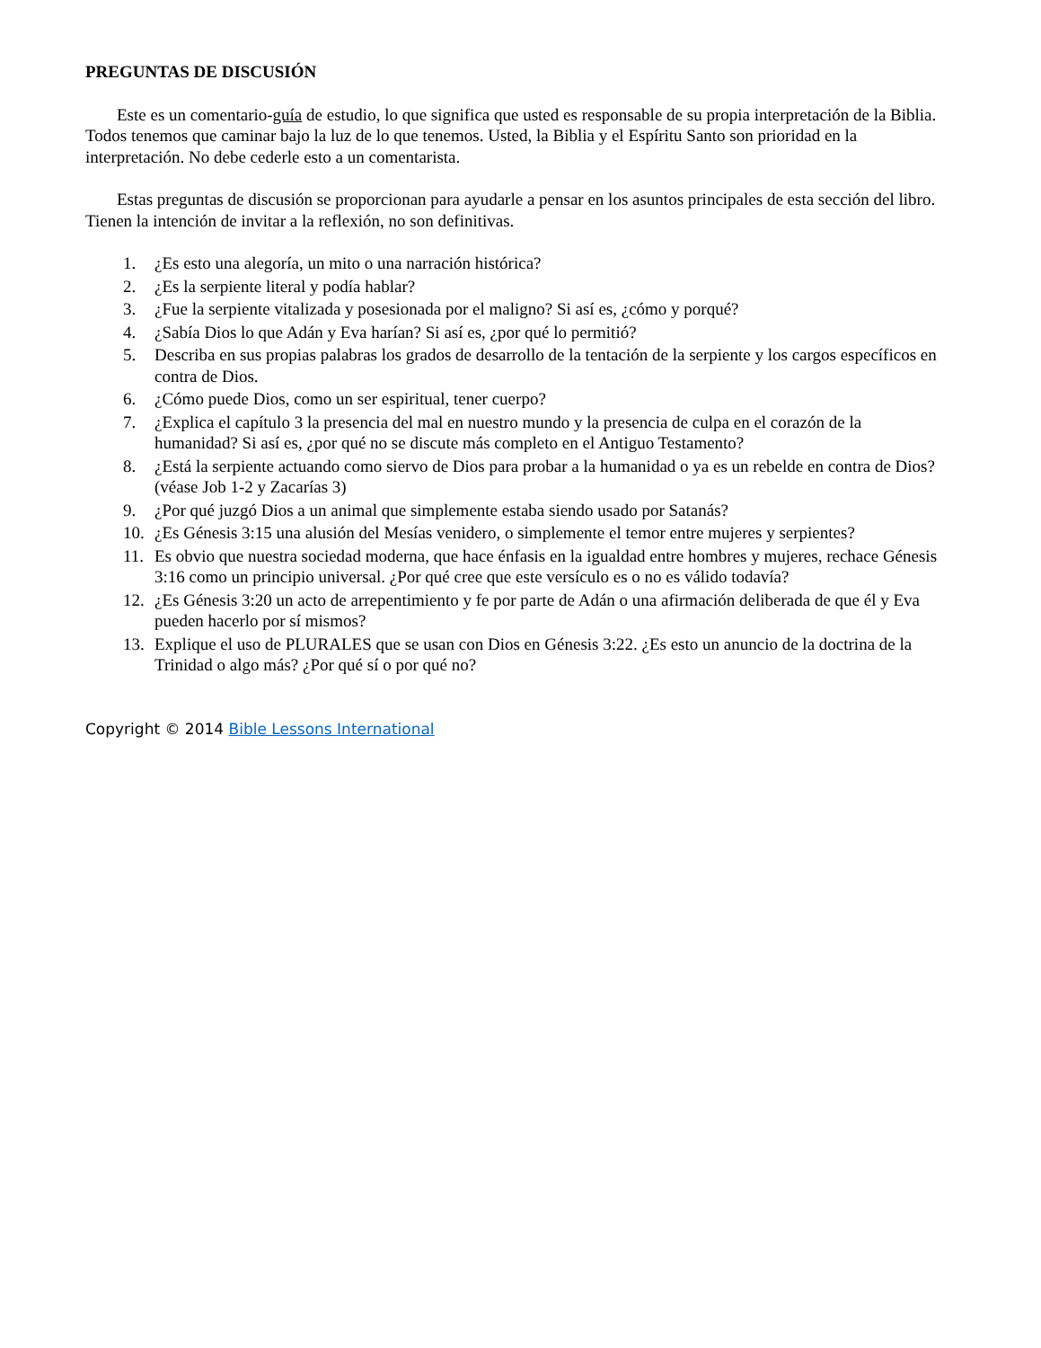PREGUNTAS DE DISCUSIÓN
Este es un comentario-guía de estudio, lo que significa que usted es responsable de su propia interpretación de la Biblia. Todos tenemos que caminar bajo la luz de lo que tenemos. Usted, la Biblia y el Espíritu Santo son prioridad en la interpretación. No debe cederle esto a un comentarista.
Estas preguntas de discusión se proporcionan para ayudarle a pensar en los asuntos principales de esta sección del libro. Tienen la intención de invitar a la reflexión, no son definitivas.
1. ¿Es esto una alegoría, un mito o una narración histórica?
2. ¿Es la serpiente literal y podía hablar?
3. ¿Fue la serpiente vitalizada y posesionada por el maligno? Si así es, ¿cómo y porqué?
4. ¿Sabía Dios lo que Adán y Eva harían? Si así es, ¿por qué lo permitió?
5. Describa en sus propias palabras los grados de desarrollo de la tentación de la serpiente y los cargos específicos en contra de Dios.
6. ¿Cómo puede Dios, como un ser espiritual, tener cuerpo?
7. ¿Explica el capítulo 3 la presencia del mal en nuestro mundo y la presencia de culpa en el corazón de la humanidad? Si así es, ¿por qué no se discute más completo en el Antiguo Testamento?
8. ¿Está la serpiente actuando como siervo de Dios para probar a la humanidad o ya es un rebelde en contra de Dios? (véase Job 1-2 y Zacarías 3)
9. ¿Por qué juzgó Dios a un animal que simplemente estaba siendo usado por Satanás?
10. ¿Es Génesis 3:15 una alusión del Mesías venidero, o simplemente el temor entre mujeres y serpientes?
11. Es obvio que nuestra sociedad moderna, que hace énfasis en la igualdad entre hombres y mujeres, rechace Génesis 3:16 como un principio universal. ¿Por qué cree que este versículo es o no es válido todavía?
12. ¿Es Génesis 3:20 un acto de arrepentimiento y fe por parte de Adán o una afirmación deliberada de que él y Eva pueden hacerlo por sí mismos?
13. Explique el uso de PLURALES que se usan con Dios en Génesis 3:22. ¿Es esto un anuncio de la doctrina de la Trinidad o algo más? ¿Por qué sí o por qué no?
Copyright © 2014 Bible Lessons International